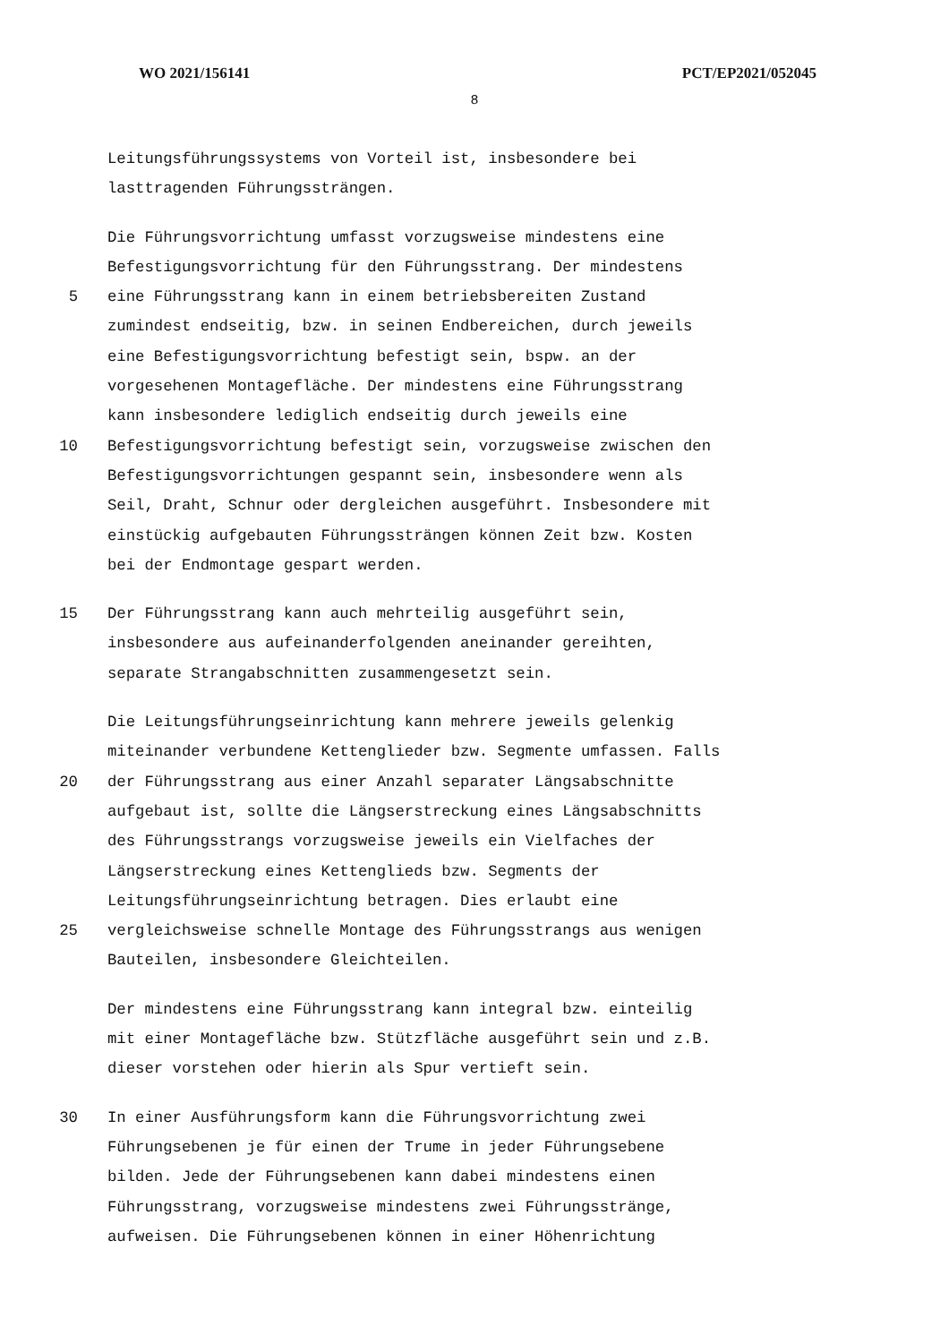WO 2021/156141 PCT/EP2021/052045
8
Leitungsführungssystems von Vorteil ist, insbesondere bei
lasttragenden Führungssträngen.
Die Führungsvorrichtung umfasst vorzugsweise mindestens eine
Befestigungsvorrichtung für den Führungsstrang. Der mindestens
5 eine Führungsstrang kann in einem betriebsbereiten Zustand
zumindest endseitig, bzw. in seinen Endbereichen, durch jeweils
eine Befestigungsvorrichtung befestigt sein, bspw. an der
vorgesehenen Montagefläche. Der mindestens eine Führungsstrang
kann insbesondere lediglich endseitig durch jeweils eine
10 Befestigungsvorrichtung befestigt sein, vorzugsweise zwischen den
Befestigungsvorrichtungen gespannt sein, insbesondere wenn als
Seil, Draht, Schnur oder dergleichen ausgeführt. Insbesondere mit
einstückig aufgebauten Führungssträngen können Zeit bzw. Kosten
bei der Endmontage gespart werden.
15 Der Führungsstrang kann auch mehrteilig ausgeführt sein,
insbesondere aus aufeinanderfolgenden aneinander gereihten,
separate Strangabschnitten zusammengesetzt sein.
Die Leitungsführungseinrichtung kann mehrere jeweils gelenkig
miteinander verbundene Kettenglieder bzw. Segmente umfassen. Falls
20 der Führungsstrang aus einer Anzahl separater Längsabschnitte
aufgebaut ist, sollte die Längserstreckung eines Längsabschnitts
des Führungsstrangs vorzugsweise jeweils ein Vielfaches der
Längserstreckung eines Kettenglieds bzw. Segments der
Leitungsführungseinrichtung betragen. Dies erlaubt eine
25 vergleichsweise schnelle Montage des Führungsstrangs aus wenigen
Bauteilen, insbesondere Gleichteilen.
Der mindestens eine Führungsstrang kann integral bzw. einteilig
mit einer Montagefläche bzw. Stützfläche ausgeführt sein und z.B.
dieser vorstehen oder hierin als Spur vertieft sein.
30 In einer Ausführungsform kann die Führungsvorrichtung zwei
Führungsebenen je für einen der Trume in jeder Führungsebene
bilden. Jede der Führungsebenen kann dabei mindestens einen
Führungsstrang, vorzugsweise mindestens zwei Führungsstränge,
aufweisen. Die Führungsebenen können in einer Höhenrichtung